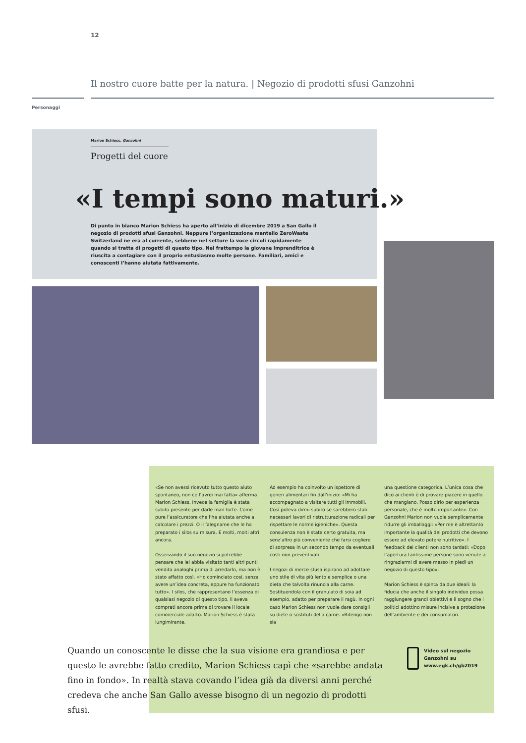12
Il nostro cuore batte per la natura. | Negozio di prodotti sfusi Ganzohni
Personaggi
Marion Schiess, Ganzohni
Progetti del cuore
«I tempi sono maturi.»
Di punto in bianco Marion Schiess ha aperto all’inizio di dicembre 2019 a San Gallo il negozio di prodotti sfusi Ganzohni. Neppure l’organizzazione mantello ZeroWaste Switzerland ne era al corrente, sebbene nel settore la voce circoli rapidamente quando si tratta di progetti di questo tipo. Nel frattempo la giovane imprenditrice è riuscita a contagiare con il proprio entusiasmo molte persone. Familiari, amici e conoscenti l’hanno aiutata fattivamente.
«Se non avessi ricevuto tutto questo aiuto spontaneo, non ce l’avrei mai fatta» afferma Marion Schiess. Invece la famiglia è stata subito presente per darle man forte. Come pure l’assicuratore che l’ha aiutata anche a calcolare i prezzi. O il falegname che le ha preparato i silos su misura. E molti, molti altri ancora.
Osservando il suo negozio si potrebbe pensare che lei abbia visitato tanti altri punti vendita analoghi prima di arredarlo, ma non è stato affatto così. «Ho cominciato così, senza avere un’idea concreta, eppure ha funzionato tutto». I silos, che rappresentano l’essenza di qualsiasi negozio di questo tipo, li aveva comprati ancora prima di trovare il locale commerciale adatto. Marion Schiess è stata lungimirante.
Ad esempio ha coinvolto un ispettore di generi alimentari fin dall’inizio: «Mi ha accompagnato a visitare tutti gli immobili. Così poteva dirmi subito se sarebbero stati necessari lavori di ristrutturazione radicali per rispettare le norme igieniche». Questa consulenza non è stata certo gratuita, ma senz’altro più conveniente che farsi cogliere di sorpresa in un secondo tempo da eventuali costi non preventivati.
I negozi di merce sfusa ispirano ad adottare uno stile di vita più lento e semplice o una dieta che talvolta rinuncia alla carne. Sostituendola con il granulato di soia ad esempio, adatto per preparare il ragù. In ogni caso Marion Schiess non vuole dare consigli su diete o sostituti della carne. «Ritengo non sia
una questione categorica. L’unica cosa che dico ai clienti è di provare piacere in quello che mangiano. Posso dirlo per esperienza personale, che è molto importante». Con Ganzohni Marion non vuole semplicemente ridurre gli imballaggi: «Per me è altrettanto importante la qualità dei prodotti che devono essere ad elevato potere nutritivo». I feedback dei clienti non sono tardati: «Dopo l’apertura tantissime persone sono venute a ringraziarmi di avere messo in piedi un negozio di questo tipo».
Marion Schiess è spinta da due ideali: la fiducia che anche il singolo individuo possa raggiungere grandi obiettivi e il sogno che i politici adottino misure incisive a protezione dell’ambiente e dei consumatori.
Quando un conoscente le disse che la sua visione era grandiosa e per questo le avrebbe fatto credito, Marion Schiess capì che «sarebbe andata fino in fondo». In realtà stava covando l’idea già da diversi anni perché credeva che anche San Gallo avesse bisogno di un negozio di prodotti sfusi.
Video sul negozio
Ganzohni su
www.egk.ch/gb2019